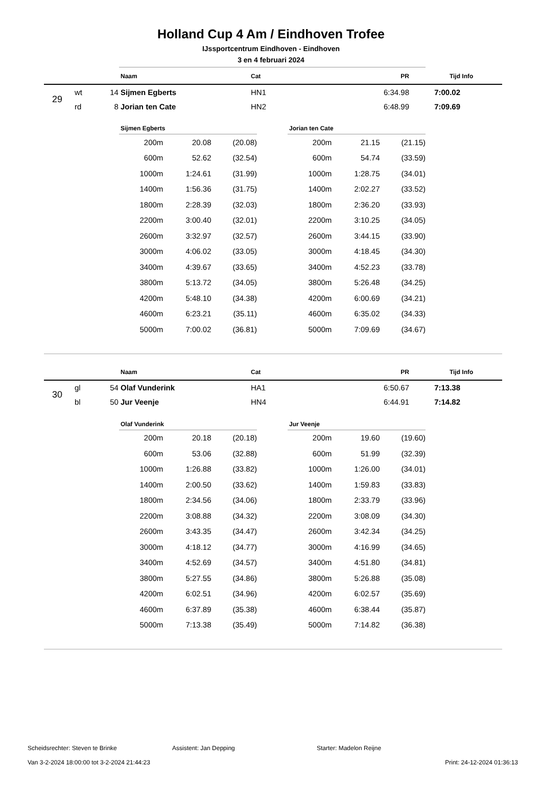Holland Cup 4 Am / Eindhoven Trofee
IJssportcentrum Eindhoven - Eindhoven
3 en 4 februari 2024
| | | | Naam | Cat | PR | Tijd | Info |
| --- | --- | --- | --- | --- | --- | --- | --- |
| 29 | wt | 14 | Sijmen Egberts | HN1 | 6:34.98 | 7:00.02 | |
| | rd | 8 | Jorian ten Cate | HN2 | 6:48.99 | 7:09.69 | |
| Sijmen Egberts | | |
| --- | --- | --- |
| 200m | 20.08 | (20.08) |
| 600m | 52.62 | (32.54) |
| 1000m | 1:24.61 | (31.99) |
| 1400m | 1:56.36 | (31.75) |
| 1800m | 2:28.39 | (32.03) |
| 2200m | 3:00.40 | (32.01) |
| 2600m | 3:32.97 | (32.57) |
| 3000m | 4:06.02 | (33.05) |
| 3400m | 4:39.67 | (33.65) |
| 3800m | 5:13.72 | (34.05) |
| 4200m | 5:48.10 | (34.38) |
| 4600m | 6:23.21 | (35.11) |
| 5000m | 7:00.02 | (36.81) |
| Jorian ten Cate | | |
| --- | --- | --- |
| 200m | 21.15 | (21.15) |
| 600m | 54.74 | (33.59) |
| 1000m | 1:28.75 | (34.01) |
| 1400m | 2:02.27 | (33.52) |
| 1800m | 2:36.20 | (33.93) |
| 2200m | 3:10.25 | (34.05) |
| 2600m | 3:44.15 | (33.90) |
| 3000m | 4:18.45 | (34.30) |
| 3400m | 4:52.23 | (33.78) |
| 3800m | 5:26.48 | (34.25) |
| 4200m | 6:00.69 | (34.21) |
| 4600m | 6:35.02 | (34.33) |
| 5000m | 7:09.69 | (34.67) |
| | | | Naam | Cat | PR | Tijd | Info |
| --- | --- | --- | --- | --- | --- | --- | --- |
| 30 | gl | 54 | Olaf Vunderink | HA1 | 6:50.67 | 7:13.38 | |
| | bl | 50 | Jur Veenje | HN4 | 6:44.91 | 7:14.82 | |
| Olaf Vunderink | | |
| --- | --- | --- |
| 200m | 20.18 | (20.18) |
| 600m | 53.06 | (32.88) |
| 1000m | 1:26.88 | (33.82) |
| 1400m | 2:00.50 | (33.62) |
| 1800m | 2:34.56 | (34.06) |
| 2200m | 3:08.88 | (34.32) |
| 2600m | 3:43.35 | (34.47) |
| 3000m | 4:18.12 | (34.77) |
| 3400m | 4:52.69 | (34.57) |
| 3800m | 5:27.55 | (34.86) |
| 4200m | 6:02.51 | (34.96) |
| 4600m | 6:37.89 | (35.38) |
| 5000m | 7:13.38 | (35.49) |
| Jur Veenje | | |
| --- | --- | --- |
| 200m | 19.60 | (19.60) |
| 600m | 51.99 | (32.39) |
| 1000m | 1:26.00 | (34.01) |
| 1400m | 1:59.83 | (33.83) |
| 1800m | 2:33.79 | (33.96) |
| 2200m | 3:08.09 | (34.30) |
| 2600m | 3:42.34 | (34.25) |
| 3000m | 4:16.99 | (34.65) |
| 3400m | 4:51.80 | (34.81) |
| 3800m | 5:26.88 | (35.08) |
| 4200m | 6:02.57 | (35.69) |
| 4600m | 6:38.44 | (35.87) |
| 5000m | 7:14.82 | (36.38) |
Scheidsrechter: Steven te Brinke Assistent: Jan Depping Starter: Madelon Reijne
Van 3-2-2024 18:00:00 tot 3-2-2024 21:44:23 Print: 24-12-2024 01:36:13